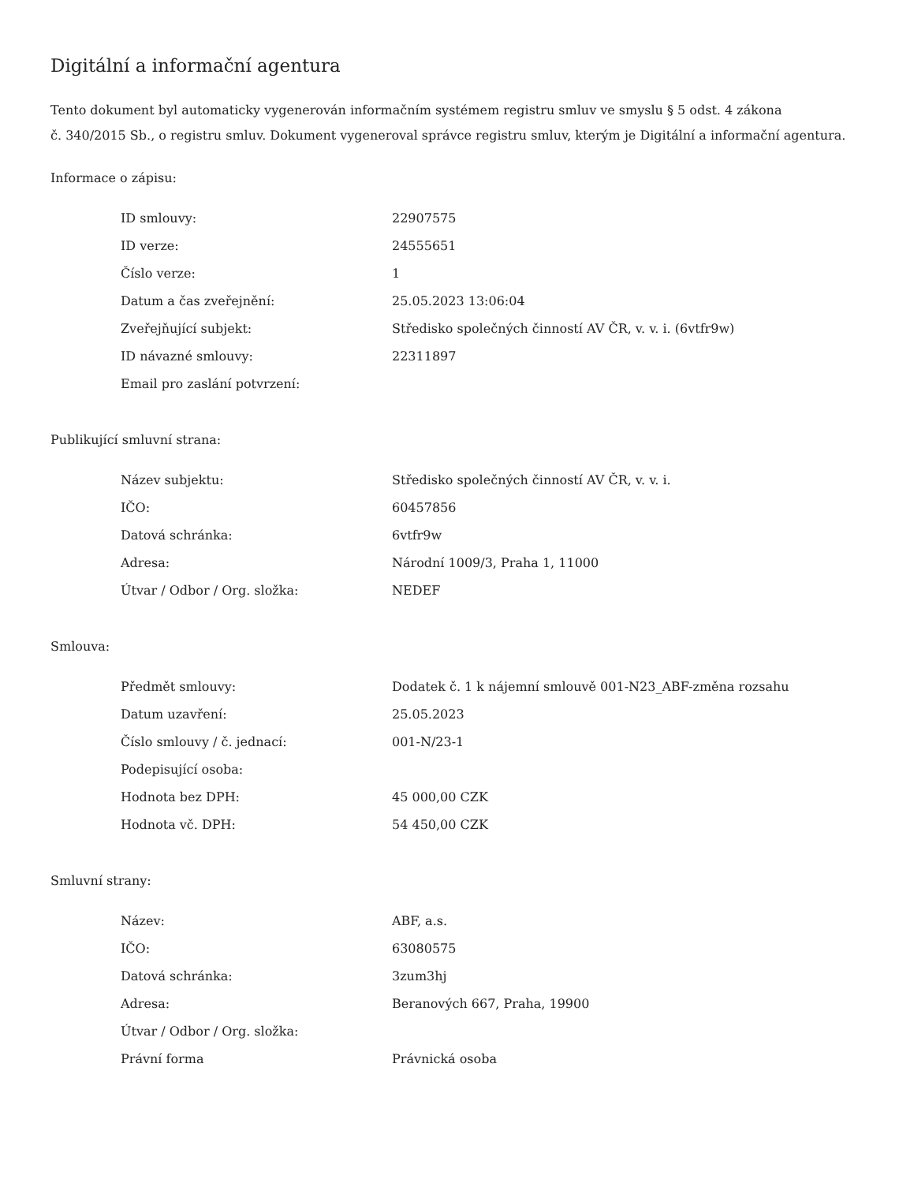Digitální a informační agentura
Tento dokument byl automaticky vygenerován informačním systémem registru smluv ve smyslu § 5 odst. 4 zákona
č. 340/2015 Sb., o registru smluv. Dokument vygeneroval správce registru smluv, kterým je Digitální a informační agentura.
Informace o zápisu:
| ID smlouvy: | 22907575 |
| ID verze: | 24555651 |
| Číslo verze: | 1 |
| Datum a čas zveřejnění: | 25.05.2023 13:06:04 |
| Zveřejňující subjekt: | Středisko společných činností AV ČR, v. v. i. (6vtfr9w) |
| ID návazné smlouvy: | 22311897 |
| Email pro zaslání potvrzení: | |
Publikující smluvní strana:
| Název subjektu: | Středisko společných činností AV ČR, v. v. i. |
| IČO: | 60457856 |
| Datová schránka: | 6vtfr9w |
| Adresa: | Národní 1009/3, Praha 1, 11000 |
| Útvar / Odbor / Org. složka: | NEDEF |
Smlouva:
| Předmět smlouvy: | Dodatek č. 1 k nájemní smlouvě 001-N23_ABF-změna rozsahu |
| Datum uzavření: | 25.05.2023 |
| Číslo smlouvy / č. jednací: | 001-N/23-1 |
| Podepisující osoba: | |
| Hodnota bez DPH: | 45 000,00 CZK |
| Hodnota vč. DPH: | 54 450,00 CZK |
Smluvní strany:
| Název: | ABF, a.s. |
| IČO: | 63080575 |
| Datová schránka: | 3zum3hj |
| Adresa: | Beranových 667, Praha, 19900 |
| Útvar / Odbor / Org. složka: | |
| Právní forma | Právnická osoba |